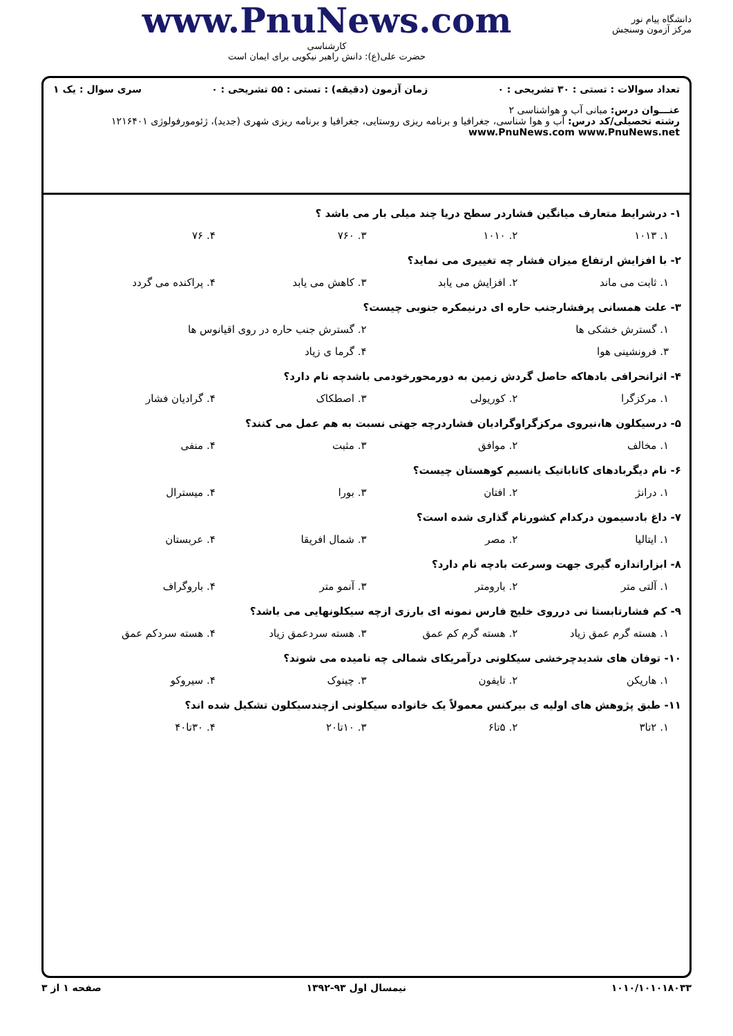دانشگاه پیام نور
مرکز آزمون وسنجش
www.PnuNews.com
کارشناسی
حضرت علی(ع): دانش راهبر نیکویی برای ایمان است
تعداد سوالات : تستی : ۳۰ تشریحی : ۰ زمان آزمون (دقیقه) : تستی : ۵۵ تشریحی : ۰ سری سوال : یک ۱
عنـــوان درس: مبانی آب و هواشناسی ۲
رشته تحصیلی/کد درس: آب و هوا شناسی، جغرافیا و برنامه ریزی روستایی، جغرافیا و برنامه ریزی شهری (جدید)، ژئومورفولوژی ۱۲۱۶۴۰۱ www.PnuNews.com www.PnuNews.net
۱- درشرایط متعارف میانگین فشاردر سطح دریا چند میلی بار می باشد ؟
۱. ۱۰۱۳ ۲. ۱۰۱۰ ۳. ۷۶۰ ۴. ۷۶
۲- با افزایش ارتفاع میزان فشار چه تغییری می نماید؟
۱. ثابت می ماند ۲. افزایش می یابد ۳. کاهش می یابد ۴. پراکنده می گردد
۳- علت همسانی پرفشارجنب حاره ای درنیمکره جنوبی چیست؟
۱. گسترش خشکی ها ۲. گسترش جنب حاره در روی اقیانوس ها
۳. فرونشینی هوا ۴. گرما ی زیاد
۴- اثرانحرافی بادهاکه حاصل گردش زمین به دورمحورخودمی باشدچه نام دارد؟
۱. مرکزگرا ۲. کوریولی ۳. اصطکاک ۴. گرادیان فشار
۵- درسیکلون ها،نیروی مرکزگراوگرادیان فشاردرچه جهتی نسبت به هم عمل می کنند؟
۱. مخالف ۲. موافق ۳. مثبت ۴. منفی
۶- نام دیگربادهای کاتاباتیک یانسیم کوهستان چیست؟
۱. درانژ ۲. افتان ۳. بورا ۴. میسترال
۷- داغ بادسیمون درکدام کشورنام گذاری شده است؟
۱. ایتالیا ۲. مصر ۳. شمال افریقا ۴. عربستان
۸- ابزاراندازه گیری جهت وسرعت بادچه نام دارد؟
۱. آلتی متر ۲. بارومتر ۳. آنمو متر ۴. باروگراف
۹- کم فشارتابستا نی درروی خلیج فارس نمونه ای بارزی ازچه سیکلونهایی می باشد؟
۱. هسته گرم عمق زیاد ۲. هسته گرم کم عمق ۳. هسته سردعمق زیاد ۴. هسته سردکم عمق
۱۰- توفان های شدیدچرخشی سیکلونی درآمریکای شمالی چه نامیده می شوند؟
۱. هاریکن ۲. تایفون ۳. چینوک ۴. سیروکو
۱۱- طبق پژوهش های اولیه ی بیرکنس معمولاً یک خانواده سیکلونی ازچندسیکلون تشکیل شده اند؟
۱. ۲تا۳ ۲. ۵تا۶ ۳. ۱۰تا۲۰ ۴. ۳۰تا۴۰
۱۰۱۰/۱۰۱۰۱۸۰۳۳ نیمسال اول ۹۳-۱۳۹۲ صفحه ۱ از ۳